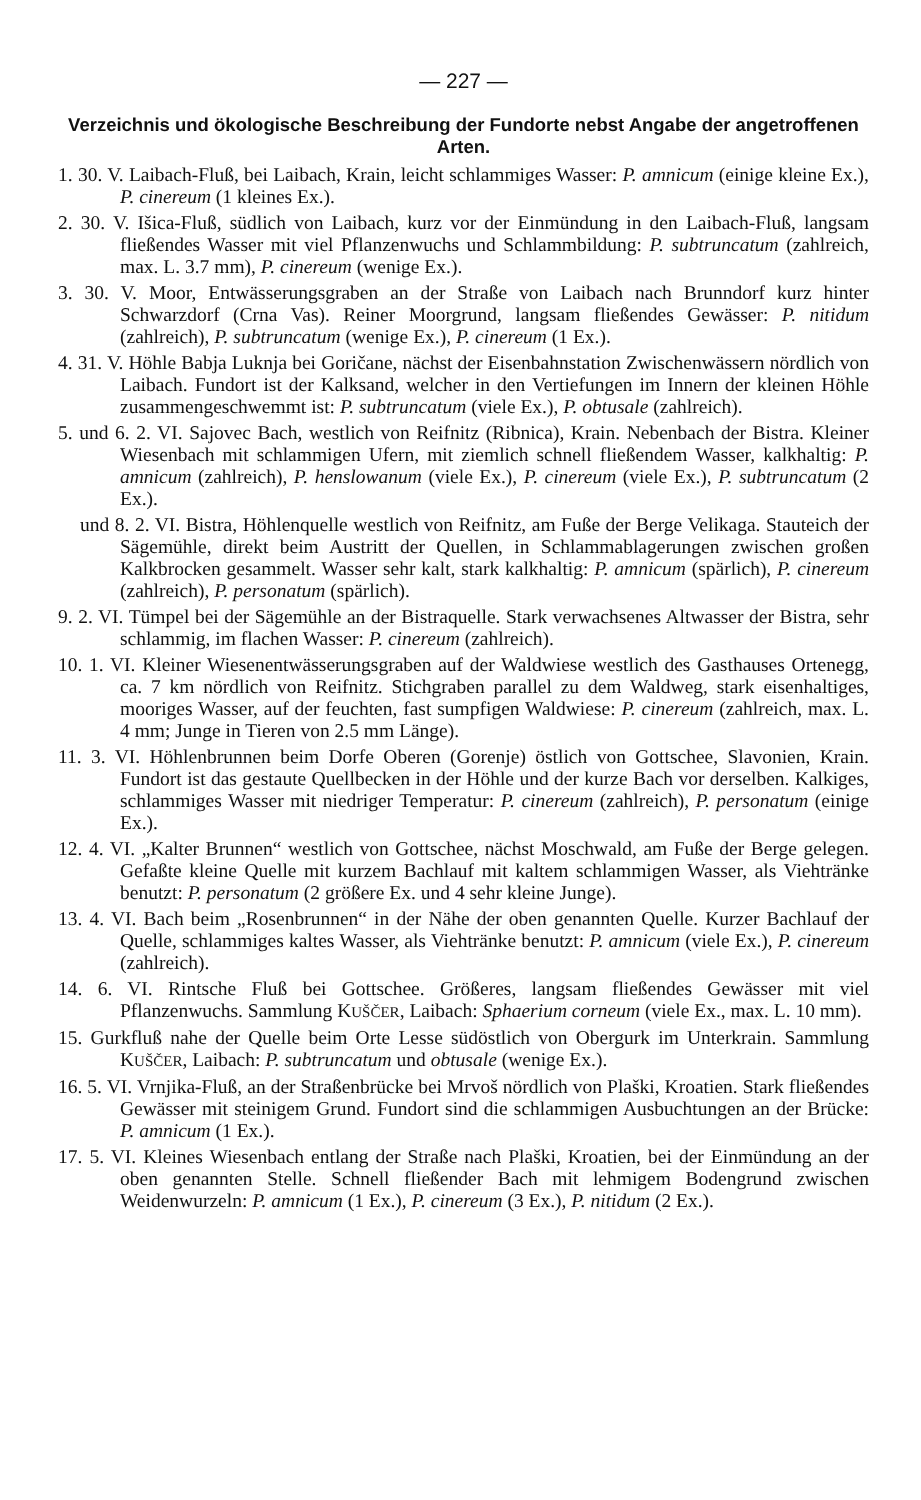— 227 —
Verzeichnis und ökologische Beschreibung der Fundorte nebst Angabe der angetroffenen Arten.
1. 30. V. Laibach-Fluß, bei Laibach, Krain, leicht schlammiges Wasser: P. amnicum (einige kleine Ex.), P. cinereum (1 kleines Ex.).
2. 30. V. Išica-Fluß, südlich von Laibach, kurz vor der Einmündung in den Laibach-Fluß, langsam fließendes Wasser mit viel Pflanzenwuchs und Schlammbildung: P. subtruncatum (zahlreich, max. L. 3.7 mm), P. cinereum (wenige Ex.).
3. 30. V. Moor, Entwässerungsgraben an der Straße von Laibach nach Brunndorf kurz hinter Schwarzdorf (Crna Vas). Reiner Moorgrund, langsam fließendes Gewässer: P. nitidum (zahlreich), P. subtruncatum (wenige Ex.), P. cinereum (1 Ex.).
4. 31. V. Höhle Babja Luknja bei Goričane, nächst der Eisenbahnstation Zwischenwässern nördlich von Laibach. Fundort ist der Kalksand, welcher in den Vertiefungen im Innern der kleinen Höhle zusammengeschwemmt ist: P. subtruncatum (viele Ex.), P. obtusale (zahlreich).
5. und 6. 2. VI. Sajovec Bach, westlich von Reifnitz (Ribnica), Krain. Nebenbach der Bistra. Kleiner Wiesenbach mit schlammigen Ufern, mit ziemlich schnell fließendem Wasser, kalkhaltig: P. amnicum (zahlreich), P. henslowanum (viele Ex.), P. cinereum (viele Ex.), P. subtruncatum (2 Ex.).
und 8. 2. VI. Bistra, Höhlenquelle westlich von Reifnitz, am Fuße der Berge Velikaga. Stauteich der Sägemühle, direkt beim Austritt der Quellen, in Schlammablagerungen zwischen großen Kalkbrocken gesammelt. Wasser sehr kalt, stark kalkhaltig: P. amnicum (spärlich), P. cinereum (zahlreich), P. personatum (spärlich).
9. 2. VI. Tümpel bei der Sägemühle an der Bistraquelle. Stark verwachsenes Altwasser der Bistra, sehr schlammig, im flachen Wasser: P. cinereum (zahlreich).
10. 1. VI. Kleiner Wiesenentwässerungsgraben auf der Waldwiese westlich des Gasthauses Ortenegg, ca. 7 km nördlich von Reifnitz. Stichgraben parallel zu dem Waldweg, stark eisenhaltiges, mooriges Wasser, auf der feuchten, fast sumpfigen Waldwiese: P. cinereum (zahlreich, max. L. 4 mm; Junge in Tieren von 2.5 mm Länge).
11. 3. VI. Höhlenbrunnen beim Dorfe Oberen (Gorenje) östlich von Gottschee, Slavonien, Krain. Fundort ist das gestaute Quellbecken in der Höhle und der kurze Bach vor derselben. Kalkiges, schlammiges Wasser mit niedriger Temperatur: P. cinereum (zahlreich), P. personatum (einige Ex.).
12. 4. VI. „Kalter Brunnen“ westlich von Gottschee, nächst Moschwald, am Fuße der Berge gelegen. Gefaßte kleine Quelle mit kurzem Bachlauf mit kaltem schlammigen Wasser, als Viehtränke benutzt: P. personatum (2 größere Ex. und 4 sehr kleine Junge).
13. 4. VI. Bach beim „Rosenbrunnen“ in der Nähe der oben genannten Quelle. Kurzer Bachlauf der Quelle, schlammiges kaltes Wasser, als Viehtränke benutzt: P. amnicum (viele Ex.), P. cinereum (zahlreich).
14. 6. VI. Rintsche Fluß bei Gottschee. Größeres, langsam fließendes Gewässer mit viel Pflanzenwuchs. Sammlung KUŠČER, Laibach: Sphaerium corneum (viele Ex., max. L. 10 mm).
15. Gurkfluß nahe der Quelle beim Orte Lesse südöstlich von Obergurk im Unterkrain. Sammlung KUŠČER, Laibach: P. subtruncatum und obtusale (wenige Ex.).
16. 5. VI. Vrnjika-Fluß, an der Straßenbrücke bei Mrvoš nördlich von Plaški, Kroatien. Stark fließendes Gewässer mit steinigem Grund. Fundort sind die schlammigen Ausbuchtungen an der Brücke: P. amnicum (1 Ex.).
17. 5. VI. Kleines Wiesenbach entlang der Straße nach Plaški, Kroatien, bei der Einmündung an der oben genannten Stelle. Schnell fließender Bach mit lehmigem Bodengrund zwischen Weidenwurzeln: P. amnicum (1 Ex.), P. cinereum (3 Ex.), P. nitidum (2 Ex.).